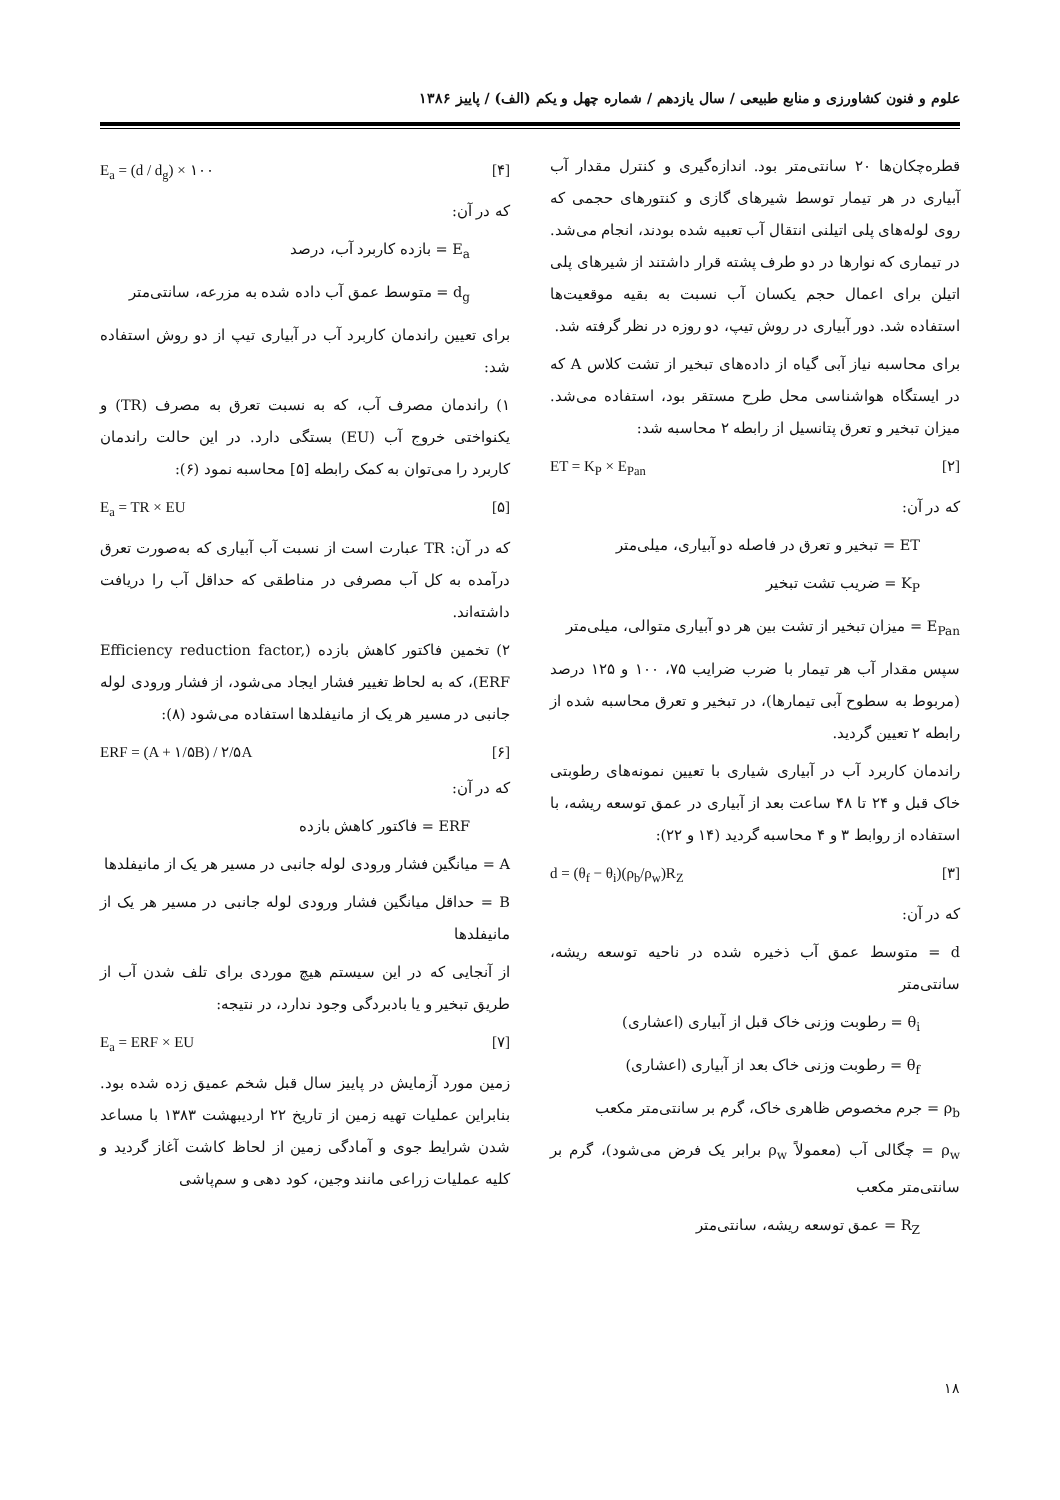علوم و فنون کشاورزی و منابع طبیعی / سال یازدهم / شماره چهل و یکم (الف) / پاییز ۱۳۸۶
قطره‌چکان‌ها ۲۰ سانتی‌متر بود. اندازه‌گیری و کنترل مقدار آب آبیاری در هر تیمار توسط شیرهای گازی و کنتورهای حجمی که روی لوله‌های پلی اتیلنی انتقال آب تعبیه شده بودند، انجام می‌شد. در تیماری که نوارها در دو طرف پشته قرار داشتند از شیرهای پلی اتیلن برای اعمال حجم یکسان آب نسبت به بقیه موقعیت‌ها استفاده شد. دور آبیاری در روش تیپ، دو روزه در نظر گرفته شد.
برای محاسبه نیاز آبی گیاه از داده‌های تبخیر از تشت کلاس A که در ایستگاه هواشناسی محل طرح مستقر بود، استفاده می‌شد. میزان تبخیر و تعرق پتانسیل از رابطه ۲ محاسبه شد:
ET = K<sub>P</sub> × E<sub>Pan</sub> [۲]
که در آن:
ET = تبخیر و تعرق در فاصله دو آبیاری، میلی‌متر
K<sub>P</sub> = ضریب تشت تبخیر
E<sub>Pan</sub> = میزان تبخیر از تشت بین هر دو آبیاری متوالی، میلی‌متر
سپس مقدار آب هر تیمار با ضرب ضرایب ۷۵، ۱۰۰ و ۱۲۵ درصد (مربوط به سطوح آبی تیمارها)، در تبخیر و تعرق محاسبه شده از رابطه ۲ تعیین گردید.
راندمان کاربرد آب در آبیاری شیاری با تعیین نمونه‌های رطوبتی خاک قبل و ۲۴ تا ۴۸ ساعت بعد از آبیاری در عمق توسعه ریشه، با استفاده از روابط ۳ و ۴ محاسبه گردید (۱۴ و ۲۲):
d = (θ<sub>f</sub> − θ<sub>i</sub>)(ρ<sub>b</sub>/ρ<sub>w</sub>)R<sub>Z</sub> [۳]
که در آن:
d = متوسط عمق آب ذخیره شده در ناحیه توسعه ریشه، سانتی‌متر
θ<sub>i</sub> = رطوبت وزنی خاک قبل از آبیاری (اعشاری)
θ<sub>f</sub> = رطوبت وزنی خاک بعد از آبیاری (اعشاری)
ρ<sub>b</sub> = جرم مخصوص ظاهری خاک، گرم بر سانتی‌متر مکعب
ρ<sub>w</sub> = چگالی آب (معمولاً ρ<sub>w</sub> برابر یک فرض می‌شود)، گرم بر سانتی‌متر مکعب
R<sub>Z</sub> = عمق توسعه ریشه، سانتی‌متر
E<sub>a</sub> = (d / d<sub>g</sub>) × ۱۰۰ [۴]
که در آن:
E<sub>a</sub> = بازده کاربرد آب، درصد
d<sub>g</sub> = متوسط عمق آب داده شده به مزرعه، سانتی‌متر
برای تعیین راندمان کاربرد آب در آبیاری تیپ از دو روش استفاده شد:
۱) راندمان مصرف آب، که به نسبت تعرق به مصرف (TR) و یکنواختی خروج آب (EU) بستگی دارد. در این حالت راندمان کاربرد را می‌توان به کمک رابطه [۵] محاسبه نمود (۶):
E<sub>a</sub> = TR × EU [۵]
که در آن: TR عبارت است از نسبت آب آبیاری که به‌صورت تعرق درآمده به کل آب مصرفی در مناطقی که حداقل آب را دریافت داشته‌اند.
۲) تخمین فاکتور کاهش بازده (Efficiency reduction factor, ERF)، که به لحاظ تغییر فشار ایجاد می‌شود، از فشار ورودی لوله جانبی در مسیر هر یک از مانیفلدها استفاده می‌شود (۸):
ERF = (A + ۱/۵B) / ۲/۵A [۶]
که در آن:
ERF = فاکتور کاهش بازده
A = میانگین فشار ورودی لوله جانبی در مسیر هر یک از مانیفلدها
B = حداقل میانگین فشار ورودی لوله جانبی در مسیر هر یک از مانیفلدها
از آنجایی که در این سیستم هیچ موردی برای تلف شدن آب از طریق تبخیر و یا بادبردگی وجود ندارد، در نتیجه:
E<sub>a</sub> = ERF × EU [۷]
زمین مورد آزمایش در پاییز سال قبل شخم عمیق زده شده بود. بنابراین عملیات تهیه زمین از تاریخ ۲۲ اردیبهشت ۱۳۸۳ با مساعد شدن شرایط جوی و آمادگی زمین از لحاظ کاشت آغاز گردید و کلیه عملیات زراعی مانند وجین، کود دهی و سم‌پاشی
۱۸